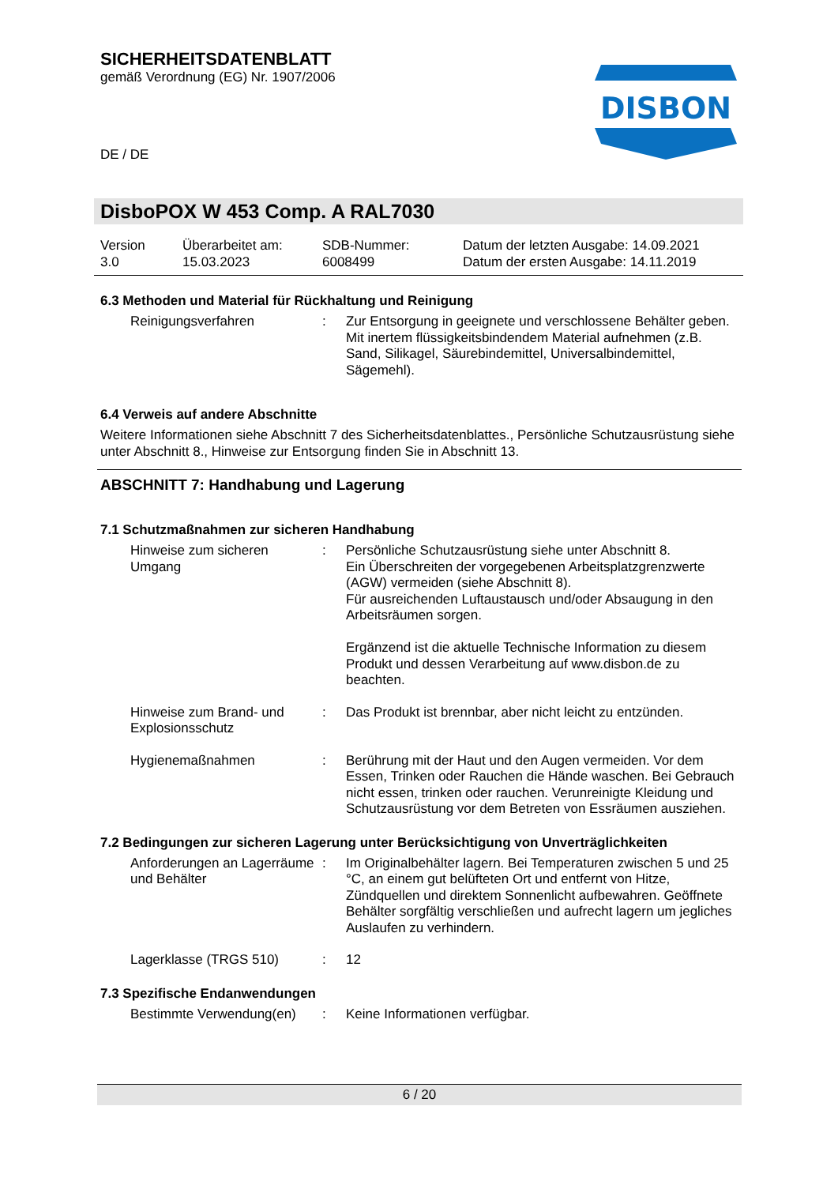SICHERHEITSDATENBLATT
gemäß Verordnung (EG) Nr. 1907/2006
DE / DE
DISBON
DisboPOX W 453 Comp. A RAL7030
Version
3.0
Überarbeitet am:
15.03.2023
SDB-Nummer:
6008499
Datum der letzten Ausgabe: 14.09.2021
Datum der ersten Ausgabe: 14.11.2019
6.3 Methoden und Material für Rückhaltung und Reinigung
Reinigungsverfahren
:
Zur Entsorgung in geeignete und verschlossene Behälter geben.
Mit inertem flüssigkeitsbindendem Material aufnehmen (z.B. Sand, Silikagel, Säurebindemittel, Universalbindemittel, Sägemehl).
6.4 Verweis auf andere Abschnitte
Weitere Informationen siehe Abschnitt 7 des Sicherheitsdatenblattes., Persönliche Schutzausrüstung siehe unter Abschnitt 8., Hinweise zur Entsorgung finden Sie in Abschnitt 13.
ABSCHNITT 7: Handhabung und Lagerung
7.1 Schutzmaßnahmen zur sicheren Handhabung
Hinweise zum sicheren Umgang
:
Persönliche Schutzausrüstung siehe unter Abschnitt 8.
Ein Überschreiten der vorgegebenen Arbeitsplatzgrenzwerte (AGW) vermeiden (siehe Abschnitt 8).
Für ausreichenden Luftaustausch und/oder Absaugung in den Arbeitsräumen sorgen.
Ergänzend ist die aktuelle Technische Information zu diesem Produkt und dessen Verarbeitung auf www.disbon.de zu beachten.
Hinweise zum Brand- und Explosionsschutz
:
Das Produkt ist brennbar, aber nicht leicht zu entzünden.
Hygienemaßnahmen
:
Berührung mit der Haut und den Augen vermeiden. Vor dem Essen, Trinken oder Rauchen die Hände waschen. Bei Gebrauch nicht essen, trinken oder rauchen. Verunreinigte Kleidung und Schutzausrüstung vor dem Betreten von Essräumen ausziehen.
7.2 Bedingungen zur sicheren Lagerung unter Berücksichtigung von Unverträglichkeiten
Anforderungen an Lagerräume und Behälter
:
Im Originalbehälter lagern. Bei Temperaturen zwischen 5 und 25 °C, an einem gut belüfteten Ort und entfernt von Hitze, Zündquellen und direktem Sonnenlicht aufbewahren. Geöffnete Behälter sorgfältig verschließen und aufrecht lagern um jegliches Auslaufen zu verhindern.
Lagerklasse (TRGS 510)
:
12
7.3 Spezifische Endanwendungen
Bestimmte Verwendung(en)
:
Keine Informationen verfügbar.
6 / 20